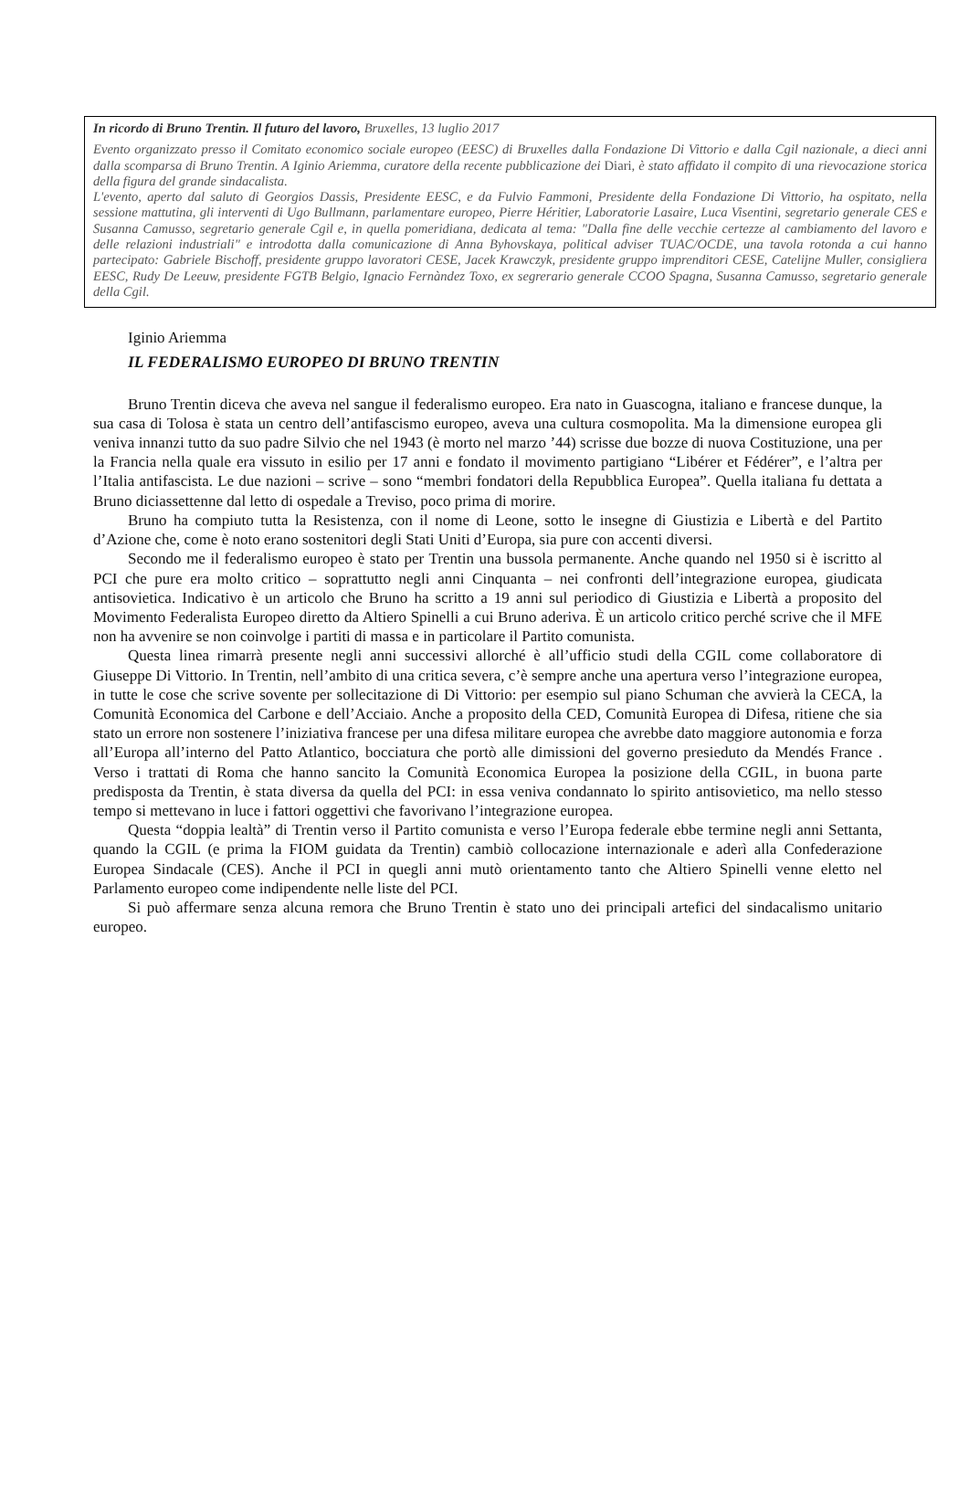In ricordo di Bruno Trentin. Il futuro del lavoro, Bruxelles, 13 luglio 2017
Evento organizzato presso il Comitato economico sociale europeo (EESC) di Bruxelles dalla Fondazione Di Vittorio e dalla Cgil nazionale, a dieci anni dalla scomparsa di Bruno Trentin. A Iginio Ariemma, curatore della recente pubblicazione dei Diari, è stato affidato il compito di una rievocazione storica della figura del grande sindacalista.
L'evento, aperto dal saluto di Georgios Dassis, Presidente EESC, e da Fulvio Fammoni, Presidente della Fondazione Di Vittorio, ha ospitato, nella sessione mattutina, gli interventi di Ugo Bullmann, parlamentare europeo, Pierre Héritier, Laboratorie Lasaire, Luca Visentini, segretario generale CES e Susanna Camusso, segretario generale Cgil e, in quella pomeridiana, dedicata al tema: "Dalla fine delle vecchie certezze al cambiamento del lavoro e delle relazioni industriali" e introdotta dalla comunicazione di Anna Byhovskaya, political adviser TUAC/OCDE, una tavola rotonda a cui hanno partecipato: Gabriele Bischoff, presidente gruppo lavoratori CESE, Jacek Krawczyk, presidente gruppo imprenditori CESE, Catelijne Muller, consigliera EESC, Rudy De Leeuw, presidente FGTB Belgio, Ignacio Fernàndez Toxo, ex segrerario generale CCOO Spagna, Susanna Camusso, segretario generale della Cgil.
Iginio Ariemma
IL FEDERALISMO EUROPEO DI BRUNO TRENTIN
Bruno Trentin diceva che aveva nel sangue il federalismo europeo. Era nato in Guascogna, italiano e francese dunque, la sua casa di Tolosa è stata un centro dell’antifascismo europeo, aveva una cultura cosmopolita. Ma la dimensione europea gli veniva innanzi tutto da suo padre Silvio che nel 1943 (è morto nel marzo ’44) scrisse due bozze di nuova Costituzione, una per la Francia nella quale era vissuto in esilio per 17 anni e fondato il movimento partigiano “Libérer et Fédérer”, e l’altra per l’Italia antifascista. Le due nazioni – scrive – sono “membri fondatori della Repubblica Europea”. Quella italiana fu dettata a Bruno diciassettenne dal letto di ospedale a Treviso, poco prima di morire.
Bruno ha compiuto tutta la Resistenza, con il nome di Leone, sotto le insegne di Giustizia e Libertà e del Partito d’Azione che, come è noto erano sostenitori degli Stati Uniti d’Europa, sia pure con accenti diversi.
Secondo me il federalismo europeo è stato per Trentin una bussola permanente. Anche quando nel 1950 si è iscritto al PCI che pure era molto critico – soprattutto negli anni Cinquanta – nei confronti dell’integrazione europea, giudicata antisovietica. Indicativo è un articolo che Bruno ha scritto a 19 anni sul periodico di Giustizia e Libertà a proposito del Movimento Federalista Europeo diretto da Altiero Spinelli a cui Bruno aderiva. È un articolo critico perché scrive che il MFE non ha avvenire se non coinvolge i partiti di massa e in particolare il Partito comunista.
Questa linea rimarrà presente negli anni successivi allorché è all’ufficio studi della CGIL come collaboratore di Giuseppe Di Vittorio. In Trentin, nell’ambito di una critica severa, c’è sempre anche una apertura verso l’integrazione europea, in tutte le cose che scrive sovente per sollecitazione di Di Vittorio: per esempio sul piano Schuman che avvierà la CECA, la Comunità Economica del Carbone e dell’Acciaio. Anche a proposito della CED, Comunità Europea di Difesa, ritiene che sia stato un errore non sostenere l’iniziativa francese per una difesa militare europea che avrebbe dato maggiore autonomia e forza all’Europa all’interno del Patto Atlantico, bocciatura che portò alle dimissioni del governo presieduto da Mendés France . Verso i trattati di Roma che hanno sancito la Comunità Economica Europea la posizione della CGIL, in buona parte predisposta da Trentin, è stata diversa da quella del PCI: in essa veniva condannato lo spirito antisovietico, ma nello stesso tempo si mettevano in luce i fattori oggettivi che favorivano l’integrazione europea.
Questa “doppia lealtà” di Trentin verso il Partito comunista e verso l’Europa federale ebbe termine negli anni Settanta, quando la CGIL (e prima la FIOM guidata da Trentin) cambiò collocazione internazionale e aderì alla Confederazione Europea Sindacale (CES). Anche il PCI in quegli anni mutò orientamento tanto che Altiero Spinelli venne eletto nel Parlamento europeo come indipendente nelle liste del PCI.
Si può affermare senza alcuna remora che Bruno Trentin è stato uno dei principali artefici del sindacalismo unitario europeo.